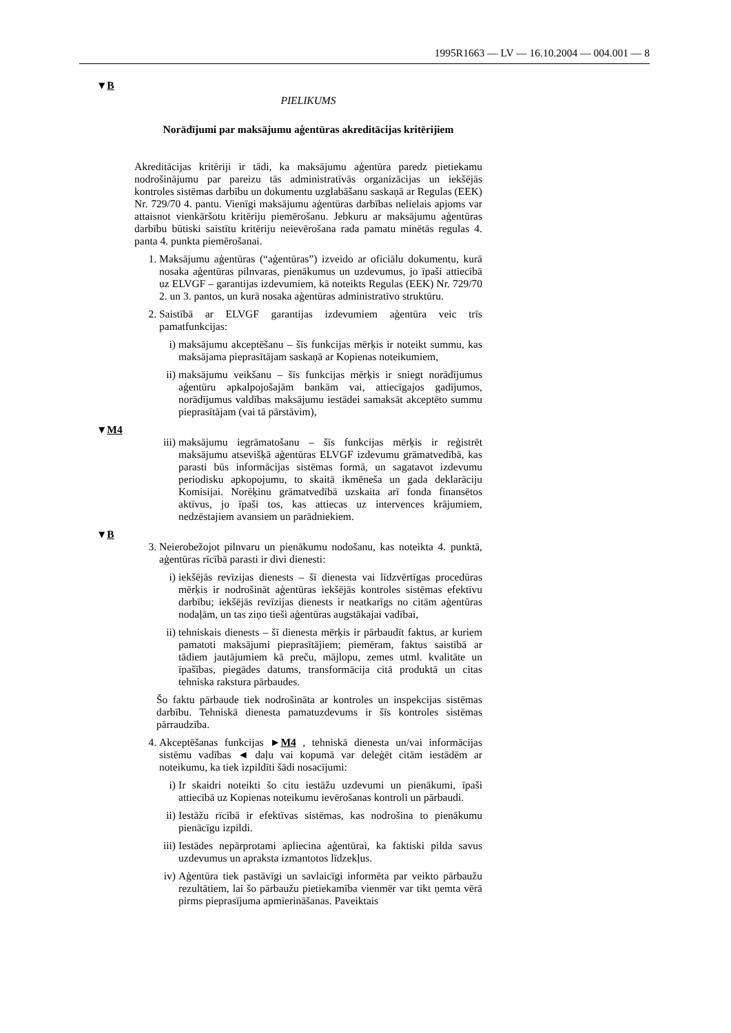1995R1663 — LV — 16.10.2004 — 004.001 — 8
▼B
PIELIKUMS
Norādījumi par maksājumu aģentūras akreditācijas kritērijiem
Akreditācijas kritēriji ir tādi, ka maksājumu aģentūra paredz pietiekamu nodrošinājumu par pareizu tās administratīvās organizācijas un iekšējās kontroles sistēmas darbību un dokumentu uzglabāšanu saskaņā ar Regulas (EEK) Nr. 729/70 4. pantu. Vienīgi maksājumu aģentūras darbības nelielais apjoms var attaisnot vienkāršotu kritēriju piemērošanu. Jebkuru ar maksājumu aģentūras darbību būtiski saistītu kritēriju neievērošana rada pamatu minētās regulas 4. panta 4. punkta piemērošanai.
1. Maksājumu aģentūras (“aģentūras”) izveido ar oficiālu dokumentu, kurā nosaka aģentūras pilnvaras, pienākumus un uzdevumus, jo īpaši attiecībā uz ELVGF – garantijas izdevumiem, kā noteikts Regulas (EEK) Nr. 729/70 2. un 3. pantos, un kurā nosaka aģentūras administratīvo struktūru.
2. Saistībā ar ELVGF garantijas izdevumiem aģentūra veic trīs pamatfunkcijas:
i) maksājumu akceptēšanu – šīs funkcijas mērķis ir noteikt summu, kas maksājama pieprasītājam saskaņā ar Kopienas noteikumiem,
ii) maksājumu veikšanu – šīs funkcijas mērķis ir sniegt norādījumus aģentūru apkalpojošajām bankām vai, attiecīgajos gadījumos, norādījumus valdības maksājumu iestādei samaksāt akceptēto summu pieprasītājam (vai tā pārstāvim),
▼M4
iii) maksājumu iegrāmatošanu – šīs funkcijas mērķis ir reģistrēt maksājumu atsevišķā aģentūras ELVGF izdevumu grāmatvedībā, kas parasti būs informācijas sistēmas formā, un sagatavot izdevumu periodisku apkopojumu, to skaitā ikmēneša un gada deklarāciju Komisijai. Norēķinu grāmatvedībā uzskaita arī fonda finansētos aktīvus, jo īpaši tos, kas attiecas uz intervences krājumiem, nedzēstajiem avansiem un parādniekiem.
▼B
3. Neierobežojot pilnvaru un pienākumu nodošanu, kas noteikta 4. punktā, aģentūras rīcībā parasti ir divi dienesti:
i) iekšējās revīzijas dienests – šī dienesta vai līdzvērtīgas procedūras mērķis ir nodrošināt aģentūras iekšējās kontroles sistēmas efektīvu darbību; iekšējās revīzijas dienests ir neatkarīgs no citām aģentūras nodaļām, un tas ziņo tieši aģentūras augstākajai vadībai,
ii) tehniskais dienests – šī dienesta mērķis ir pārbaudīt faktus, ar kuriem pamatoti maksājumi pieprasītājiem; piemēram, faktus saistībā ar tādiem jautājumiem kā preču, mājlopu, zemes utml. kvalitāte un īpašības, piegādes datums, transformācija citā produktā un citas tehniska rakstura pārbaudes.
Šo faktu pārbaude tiek nodrošināta ar kontroles un inspekcijas sistēmas darbību. Tehniskā dienesta pamatuzdevums ir šīs kontroles sistēmas pārraudzība.
4. Akceptēšanas funkcijas ►M4 , tehniskā dienesta un/vai informācijas sistēmu vadības ◄ daļu vai kopumā var deleģēt citām iestādēm ar noteikumu, ka tiek izpildīti šādi nosacījumi:
i) Ir skaidri noteikti šo citu iestāžu uzdevumi un pienākumi, īpaši attiecībā uz Kopienas noteikumu ievērošanas kontroli un pārbaudi.
ii) Iestāžu rīcībā ir efektīvas sistēmas, kas nodrošina to pienākumu pienācīgu izpildi.
iii) Iestādes nepārprotami apliecina aģentūrai, ka faktiski pilda savus uzdevumus un apraksta izmantotos līdzekļus.
iv) Aģentūra tiek pastāvīgi un savlaicīgi informēta par veikto pārbaužu rezultātiem, lai šo pārbaužu pietiekamība vienmēr var tikt ņemta vērā pirms pieprasījuma apmierināšanas. Paveiktais